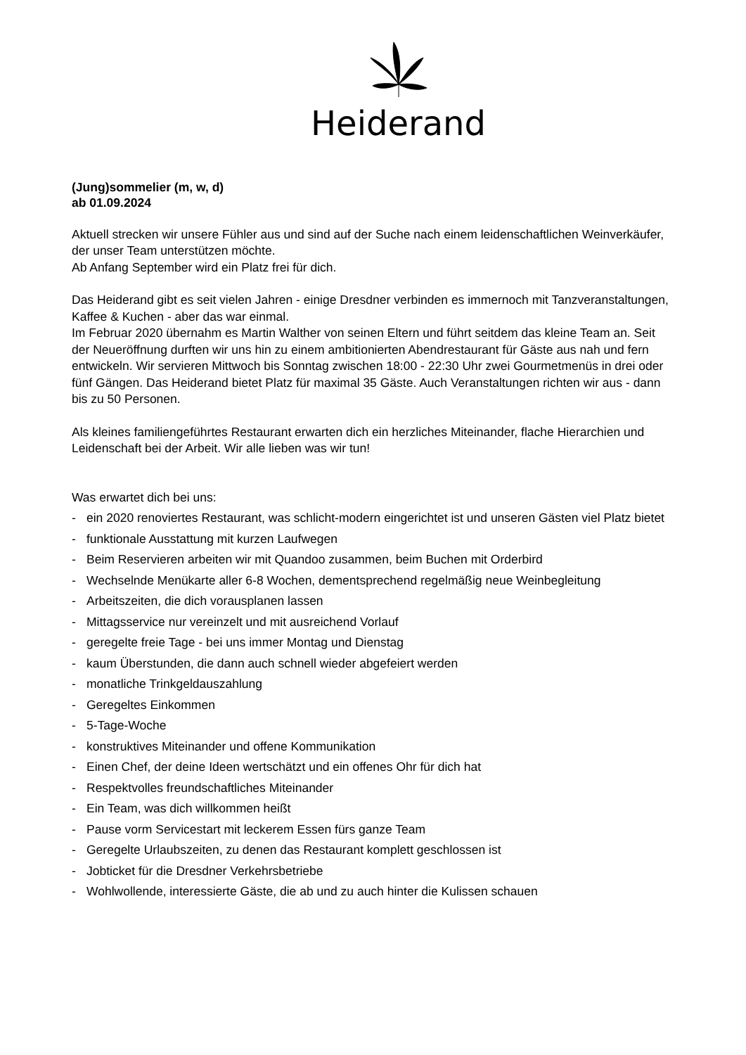Heiderand
(Jung)sommelier (m, w, d)
ab 01.09.2024
Aktuell strecken wir unsere Fühler aus und sind auf der Suche nach einem leidenschaftlichen Weinverkäufer, der unser Team unterstützen möchte.
Ab Anfang September wird ein Platz frei für dich.
Das Heiderand gibt es seit vielen Jahren - einige Dresdner verbinden es immernoch mit Tanzveranstaltungen, Kaffee & Kuchen - aber das war einmal.
Im Februar 2020 übernahm es Martin Walther von seinen Eltern und führt seitdem das kleine Team an. Seit der Neueröffnung durften wir uns hin zu einem ambitionierten Abendrestaurant für Gäste aus nah und fern entwickeln. Wir servieren Mittwoch bis Sonntag zwischen 18:00 - 22:30 Uhr zwei Gourmetmenüs in drei oder fünf Gängen. Das Heiderand bietet Platz für maximal 35 Gäste. Auch Veranstaltungen richten wir aus - dann bis zu 50 Personen.
Als kleines familiengeführtes Restaurant erwarten dich ein herzliches Miteinander, flache Hierarchien und Leidenschaft bei der Arbeit. Wir alle lieben was wir tun!
Was erwartet dich bei uns:
- ein 2020 renoviertes Restaurant, was schlicht-modern eingerichtet ist und unseren Gästen viel Platz bietet
- funktionale Ausstattung mit kurzen Laufwegen
- Beim Reservieren arbeiten wir mit Quandoo zusammen, beim Buchen mit Orderbird
- Wechselnde Menükarte aller 6-8 Wochen, dementsprechend regelmäßig neue Weinbegleitung
- Arbeitszeiten, die dich vorausplanen lassen
- Mittagsservice nur vereinzelt und mit ausreichend Vorlauf
- geregelte freie Tage - bei uns immer Montag und Dienstag
- kaum Überstunden, die dann auch schnell wieder abgefeiert werden
- monatliche Trinkgeldauszahlung
- Geregeltes Einkommen
- 5-Tage-Woche
- konstruktives Miteinander und offene Kommunikation
- Einen Chef, der deine Ideen wertschätzt und ein offenes Ohr für dich hat
- Respektvolles freundschaftliches Miteinander
- Ein Team, was dich willkommen heißt
- Pause vorm Servicestart mit leckerem Essen fürs ganze Team
- Geregelte Urlaubszeiten, zu denen das Restaurant komplett geschlossen ist
- Jobticket für die Dresdner Verkehrsbetriebe
- Wohlwollende, interessierte Gäste, die ab und zu auch hinter die Kulissen schauen